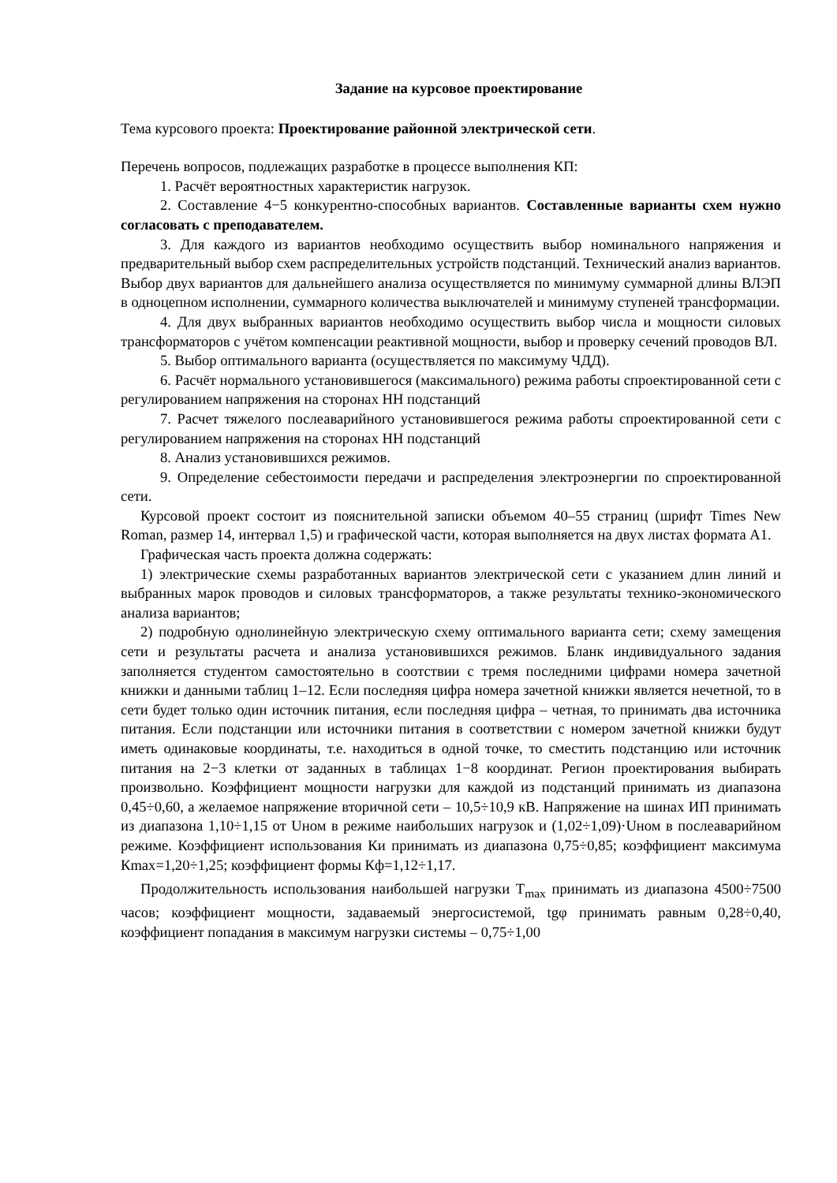Задание на курсовое проектирование
Тема курсового проекта: Проектирование районной электрической сети.
Перечень вопросов, подлежащих разработке в процессе выполнения КП:
1. Расчёт вероятностных характеристик нагрузок.
2. Составление 4−5 конкурентно-способных вариантов. Составленные варианты схем нужно согласовать с преподавателем.
3. Для каждого из вариантов необходимо осуществить выбор номинального напряжения и предварительный выбор схем распределительных устройств подстанций. Технический анализ вариантов. Выбор двух вариантов для дальнейшего анализа осуществляется по минимуму суммарной длины ВЛЭП в одноцепном исполнении, суммарного количества выключателей и минимуму ступеней трансформации.
4. Для двух выбранных вариантов необходимо осуществить выбор числа и мощности силовых трансформаторов с учётом компенсации реактивной мощности, выбор и проверку сечений проводов ВЛ.
5. Выбор оптимального варианта (осуществляется по максимуму ЧДД).
6. Расчёт нормального установившегося (максимального) режима работы спроектированной сети с регулированием напряжения на сторонах НН подстанций
7. Расчет тяжелого послеаварийного установившегося режима работы спроектированной сети с регулированием напряжения на сторонах НН подстанций
8. Анализ установившихся режимов.
9. Определение себестоимости передачи и распределения электроэнергии по спроектированной сети.
Курсовой проект состоит из пояснительной записки объемом 40–55 страниц (шрифт Times New Roman, размер 14, интервал 1,5) и графической части, которая выполняется на двух листах формата А1.
Графическая часть проекта должна содержать:
1) электрические схемы разработанных вариантов электрической сети с указанием длин линий и выбранных марок проводов и силовых трансформаторов, а также результаты технико-экономического анализа вариантов;
2) подробную однолинейную электрическую схему оптимального варианта сети; схему замещения сети и результаты расчета и анализа установившихся режимов. Бланк индивидуального задания заполняется студентом самостоятельно в соотствии с тремя последними цифрами номера зачетной книжки и данными таблиц 1–12. Если последняя цифра номера зачетной книжки является нечетной, то в сети будет только один источник питания, если последняя цифра – четная, то принимать два источника питания. Если подстанции или источники питания в соответствии с номером зачетной книжки будут иметь одинаковые координаты, т.е. находиться в одной точке, то сместить подстанцию или источник питания на 2−3 клетки от заданных в таблицах 1−8 координат. Регион проектирования выбирать произвольно. Коэффициент мощности нагрузки для каждой из подстанций принимать из диапазона 0,45÷0,60, а желаемое напряжение вторичной сети – 10,5÷10,9 кВ. Напряжение на шинах ИП принимать из диапазона 1,10÷1,15 от Uном в режиме наибольших нагрузок и (1,02÷1,09)·Uном в послеаварийном режиме. Коэффициент использования Ки принимать из диапазона 0,75÷0,85; коэффициент максимума Кmax=1,20÷1,25; коэффициент формы Кф=1,12÷1,17.
Продолжительность использования наибольшей нагрузки T<sub>max</sub> принимать из диапазона 4500÷7500 часов; коэффициент мощности, задаваемый энергосистемой, tgφ принимать равным 0,28÷0,40, коэффициент попадания в максимум нагрузки системы – 0,75÷1,00